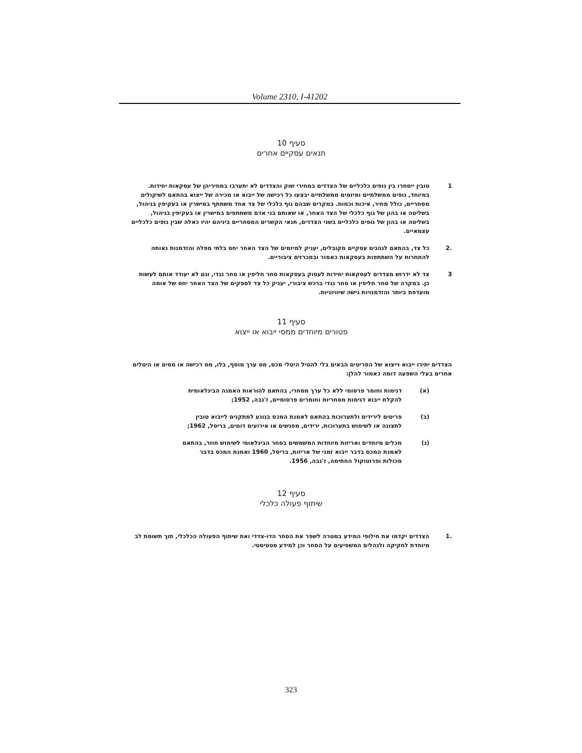Volume 2310, I-41202
סעיף 10
תנאים עסקיים אחרים
1 טובין ייסחרו בין גופים כלכליים של הצדדים במחירי שוק והצדדים לא יתערבו במחיריהן של עסקאות יחידות. במיוחד, גופים ממשלתיים ומיזמים ממשלתיים יבצעו כל רכישה של ייבוא או מכירה של ייצוא בהתאם לשיקולים מסחריים, כולל מחיר, איכות וכמות. במקרים שבהם גוף כלכלי של צד אחד משתתף במישרין או בעקיפין בניהול, בשליטה או בהון של גוף כלכלי של הצד האחר, או שאותם בני אדם משתתפים במישרין או בעקיפין בניהול, בשליטה או בהון של גופים כלכליים בשני הצדדים, תנאי הקשרים המסחריים ביניהם יהיו כאלה שבין גופים כלכליים עצמאיים.
.2 כל צד, בהתאם לנהגים עסקיים מקובלים, יעניק למיזמים של הצד האחר יחס בלתי מפלה והזדמנות נאותה להתחרות על השתתפות בעסקאות כאמור ובמכרזים ציבוריים.
3 צד לא ידרוש מצדדים לעסקאות יחידות לעסוק בעסקאות סחר חליפין או סחר נגדי, וגם לא יעודד אותם לעשות כן. במקרה של סחר חליפין או סחר נגדי ברכש ציבורי, יעניק כל צד לספקים של הצד האחר יחס של אומה מועדפת ביותר והזדמנויות גישה שיוויוניות.
סעיף 11
פטורים מיוחדים ממסי ייבוא או ייצוא
הצדדים יתירו ייבוא וייצוא של הפריטים הבאים בלי להטיל היטלי מכס, מס ערך מוסף, בלו, מס רכישה או מסים או היטלים אחרים בעלי השפעה דומה כאמור להלן:
(א) דגימות וחומר פרסומי ללא כל ערך מסחרי, בהתאם להוראות האמנה הבינלאומית להקלת ייבוא דגימות מסחריות וחומרים פרסומיים, ז'נבה, 1952;
(ב) פריטים לירידים ולתערוכות בהתאם לאמנת המכס בנוגע למתקנים לייבוא טובין לתצוגה או לשימוש בתערוכות, ירידים, מפגשים או אירועים דומים, בריסל, 1962;
(ג) מכלים מיוחדים ואריזות מיוחדות המשמשים בסחר הבינלאומי לשימוש חוזר, בהתאם לאמנת המכס בדבר ייבוא זמני של אריזות, בריסל, 1960 ואמנת המכס בדבר מכולות ופרוטוקול החתימה, ז'נבה, 1956.
סעיף 12
שיתוף פעולה כלכלי
.1 הצדדים יקדמו את חילופי המידע במטרה לשפר את הסחר הדו-צדדי ואת שיתוף הפעולה הכלכלי, תוך תשומת לב מיוחדת לחקיקה ולנהלים המשפיעים על הסחר וכן למידע סטטיסטי.
323